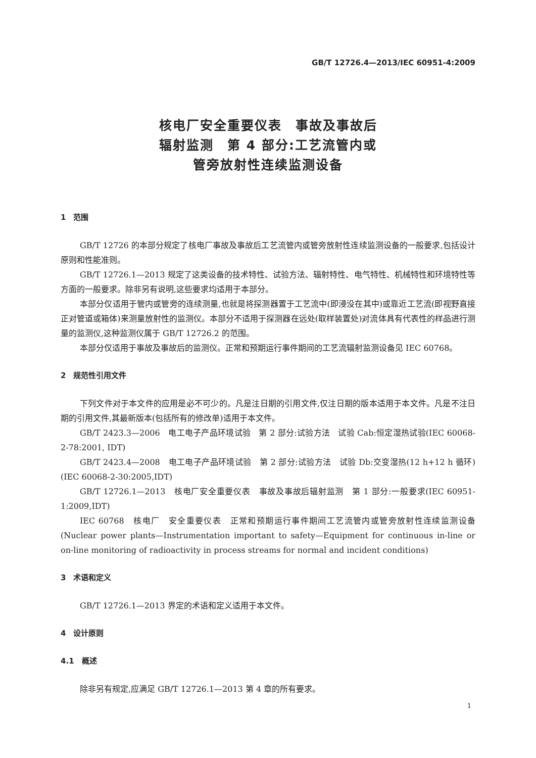GB/T 12726.4—2013/IEC 60951-4:2009
核电厂安全重要仪表　事故及事故后
辐射监测　第 4 部分:工艺流管内或
管旁放射性连续监测设备
1　范围
GB/T 12726 的本部分规定了核电厂事故及事故后工艺流管内或管旁放射性连续监测设备的一般要求,包括设计原则和性能准则。
GB/T 12726.1—2013 规定了这类设备的技术特性、试验方法、辐射特性、电气特性、机械特性和环境特性等方面的一般要求。除非另有说明,这些要求均适用于本部分。
本部分仅适用于管内或管旁的连续测量,也就是将探测器置于工艺流中(即浸没在其中)或靠近工艺流(即视野直接正对管道或箱体)来测量放射性的监测仪。本部分不适用于探测器在远处(取样装置处)对流体具有代表性的样品进行测量的监测仪,这种监测仪属于 GB/T 12726.2 的范围。
本部分仅适用于事故及事故后的监测仪。正常和预期运行事件期间的工艺流辐射监测设备见 IEC 60768。
2　规范性引用文件
下列文件对于本文件的应用是必不可少的。凡是注日期的引用文件,仅注日期的版本适用于本文件。凡是不注日期的引用文件,其最新版本(包括所有的修改单)适用于本文件。
GB/T 2423.3—2006　电工电子产品环境试验　第 2 部分:试验方法　试验 Cab:恒定湿热试验(IEC 60068-2-78:2001, IDT)
GB/T 2423.4—2008　电工电子产品环境试验　第 2 部分:试验方法　试验 Db:交变湿热(12 h+12 h 循环)(IEC 60068-2-30:2005,IDT)
GB/T 12726.1—2013　核电厂安全重要仪表　事故及事故后辐射监测　第 1 部分:一般要求(IEC 60951-1:2009,IDT)
IEC 60768　核电厂　安全重要仪表　正常和预期运行事件期间工艺流管内或管旁放射性连续监测设备(Nuclear power plants—Instrumentation important to safety—Equipment for continuous in-line or on-line monitoring of radioactivity in process streams for normal and incident conditions)
3　术语和定义
GB/T 12726.1—2013 界定的术语和定义适用于本文件。
4　设计原则
4.1　概述
除非另有规定,应满足 GB/T 12726.1—2013 第 4 章的所有要求。
1